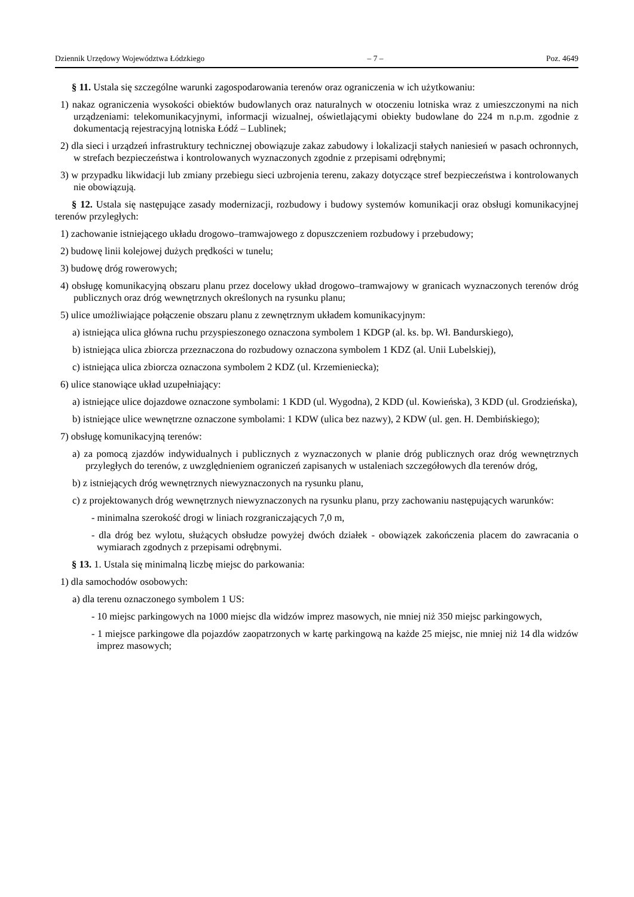Dziennik Urzędowy Województwa Łódzkiego – 7 – Poz. 4649
§ 11. Ustala się szczególne warunki zagospodarowania terenów oraz ograniczenia w ich użytkowaniu:
1) nakaz ograniczenia wysokości obiektów budowlanych oraz naturalnych w otoczeniu lotniska wraz z umieszczonymi na nich urządzeniami: telekomunikacyjnymi, informacji wizualnej, oświetlającymi obiekty budowlane do 224 m n.p.m. zgodnie z dokumentacją rejestracyjną lotniska Łódź – Lublinek;
2) dla sieci i urządzeń infrastruktury technicznej obowiązuje zakaz zabudowy i lokalizacji stałych naniesień w pasach ochronnych, w strefach bezpieczeństwa i kontrolowanych wyznaczonych zgodnie z przepisami odrębnymi;
3) w przypadku likwidacji lub zmiany przebiegu sieci uzbrojenia terenu, zakazy dotyczące stref bezpieczeństwa i kontrolowanych nie obowiązują.
§ 12. Ustala się następujące zasady modernizacji, rozbudowy i budowy systemów komunikacji oraz obsługi komunikacyjnej terenów przyległych:
1) zachowanie istniejącego układu drogowo–tramwajowego z dopuszczeniem rozbudowy i przebudowy;
2) budowę linii kolejowej dużych prędkości w tunelu;
3) budowę dróg rowerowych;
4) obsługę komunikacyjną obszaru planu przez docelowy układ drogowo–tramwajowy w granicach wyznaczonych terenów dróg publicznych oraz dróg wewnętrznych określonych na rysunku planu;
5) ulice umożliwiające połączenie obszaru planu z zewnętrznym układem komunikacyjnym:
a) istniejąca ulica główna ruchu przyspieszonego oznaczona symbolem 1 KDGP (al. ks. bp. Wł. Bandurskiego),
b) istniejąca ulica zbiorcza przeznaczona do rozbudowy oznaczona symbolem 1 KDZ (al. Unii Lubelskiej),
c) istniejąca ulica zbiorcza oznaczona symbolem 2 KDZ (ul. Krzemieniecka);
6) ulice stanowiące układ uzupełniający:
a) istniejące ulice dojazdowe oznaczone symbolami: 1 KDD (ul. Wygodna), 2 KDD (ul. Kowieńska), 3 KDD (ul. Grodzieńska),
b) istniejące ulice wewnętrzne oznaczone symbolami: 1 KDW (ulica bez nazwy), 2 KDW (ul. gen. H. Dembińskiego);
7) obsługę komunikacyjną terenów:
a) za pomocą zjazdów indywidualnych i publicznych z wyznaczonych w planie dróg publicznych oraz dróg wewnętrznych przyległych do terenów, z uwzględnieniem ograniczeń zapisanych w ustaleniach szczegółowych dla terenów dróg,
b) z istniejących dróg wewnętrznych niewyznaczonych na rysunku planu,
c) z projektowanych dróg wewnętrznych niewyznaczonych na rysunku planu, przy zachowaniu następujących warunków:
- minimalna szerokość drogi w liniach rozgraniczających 7,0 m,
- dla dróg bez wylotu, służących obsłudze powyżej dwóch działek - obowiązek zakończenia placem do zawracania o wymiarach zgodnych z przepisami odrębnymi.
§ 13. 1. Ustala się minimalną liczbę miejsc do parkowania:
1) dla samochodów osobowych:
a) dla terenu oznaczonego symbolem 1 US:
- 10 miejsc parkingowych na 1000 miejsc dla widzów imprez masowych, nie mniej niż 350 miejsc parkingowych,
- 1 miejsce parkingowe dla pojazdów zaopatrzonych w kartę parkingową na każde 25 miejsc, nie mniej niż 14 dla widzów imprez masowych;